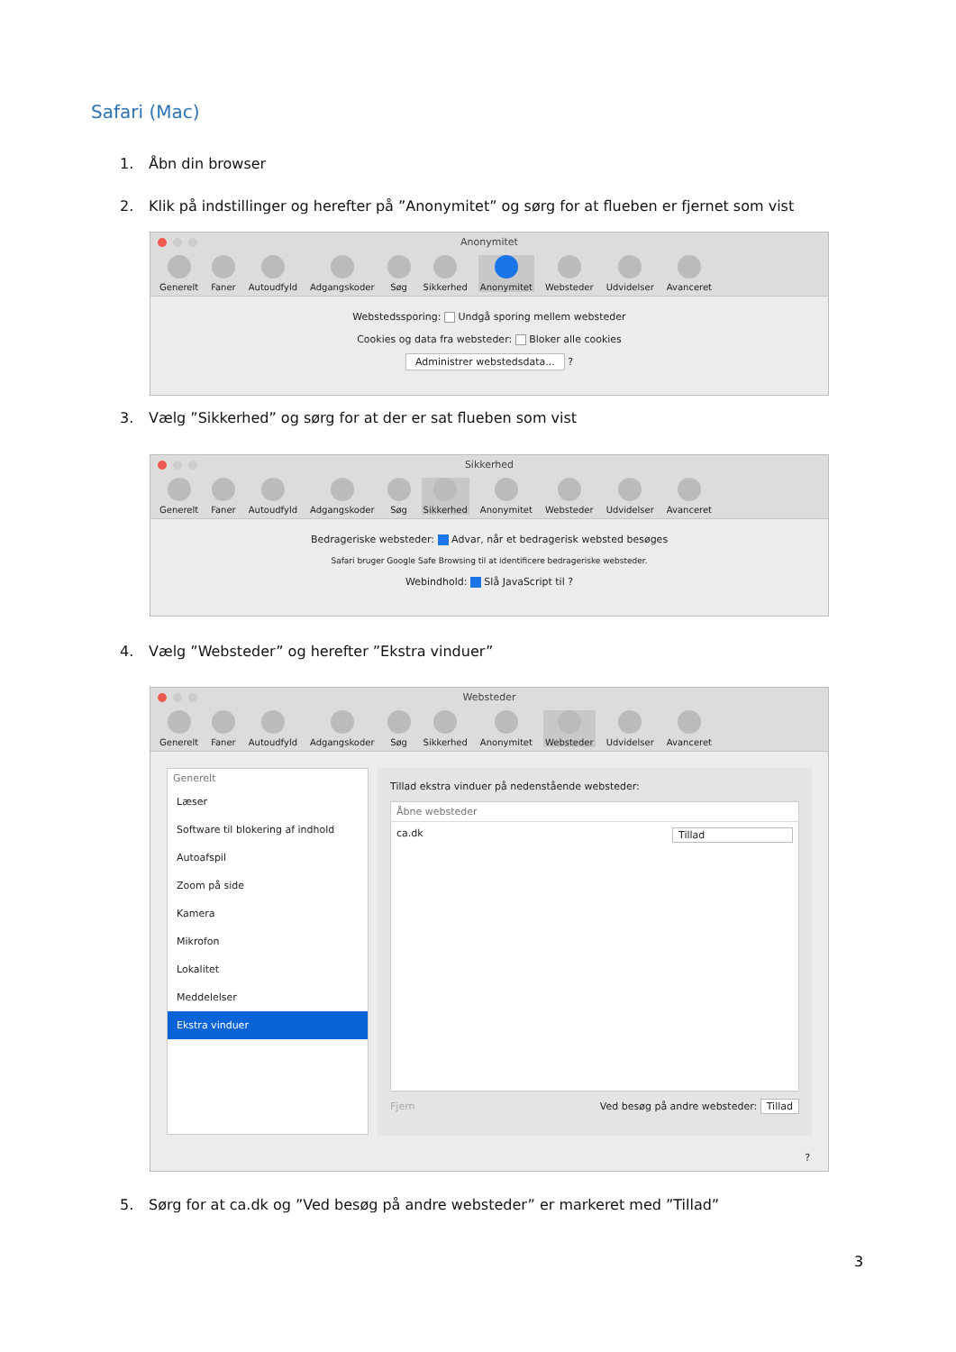Safari (Mac)
1. Åbn din browser
2. Klik på indstillinger og herefter på ”Anonymitet” og sørg for at flueben er fjernet som vist
Anonymitet
Generelt Faner Autoudfyld Adgangskoder Søg Sikkerhed Anonymitet Websteder Udvidelser Avanceret
Webstedssporing: Undgå sporing mellem websteder
Cookies og data fra websteder: Bloker alle cookies
Administrer webstedsdata... ?
3. Vælg ”Sikkerhed” og sørg for at der er sat flueben som vist
Sikkerhed
Generelt Faner Autoudfyld Adgangskoder Søg Sikkerhed Anonymitet Websteder Udvidelser Avanceret
Bedrageriske websteder: Advar, når et bedragerisk websted besøges
Safari bruger Google Safe Browsing til at identificere bedrageriske websteder.
Webindhold: Slå JavaScript til ?
4. Vælg ”Websteder” og herefter ”Ekstra vinduer”
Websteder
Generelt Faner Autoudfyld Adgangskoder Søg Sikkerhed Anonymitet Websteder Udvidelser Avanceret
Generelt
Læser
Software til blokering af indhold
Autoafspil
Zoom på side
Kamera
Mikrofon
Lokalitet
Meddelelser
Ekstra vinduer
Tillad ekstra vinduer på nedenstående websteder:
Åbne websteder
ca.dk Tillad
Fjern Ved besøg på andre websteder: Tillad
?
5. Sørg for at ca.dk og ”Ved besøg på andre websteder” er markeret med ”Tillad”
3